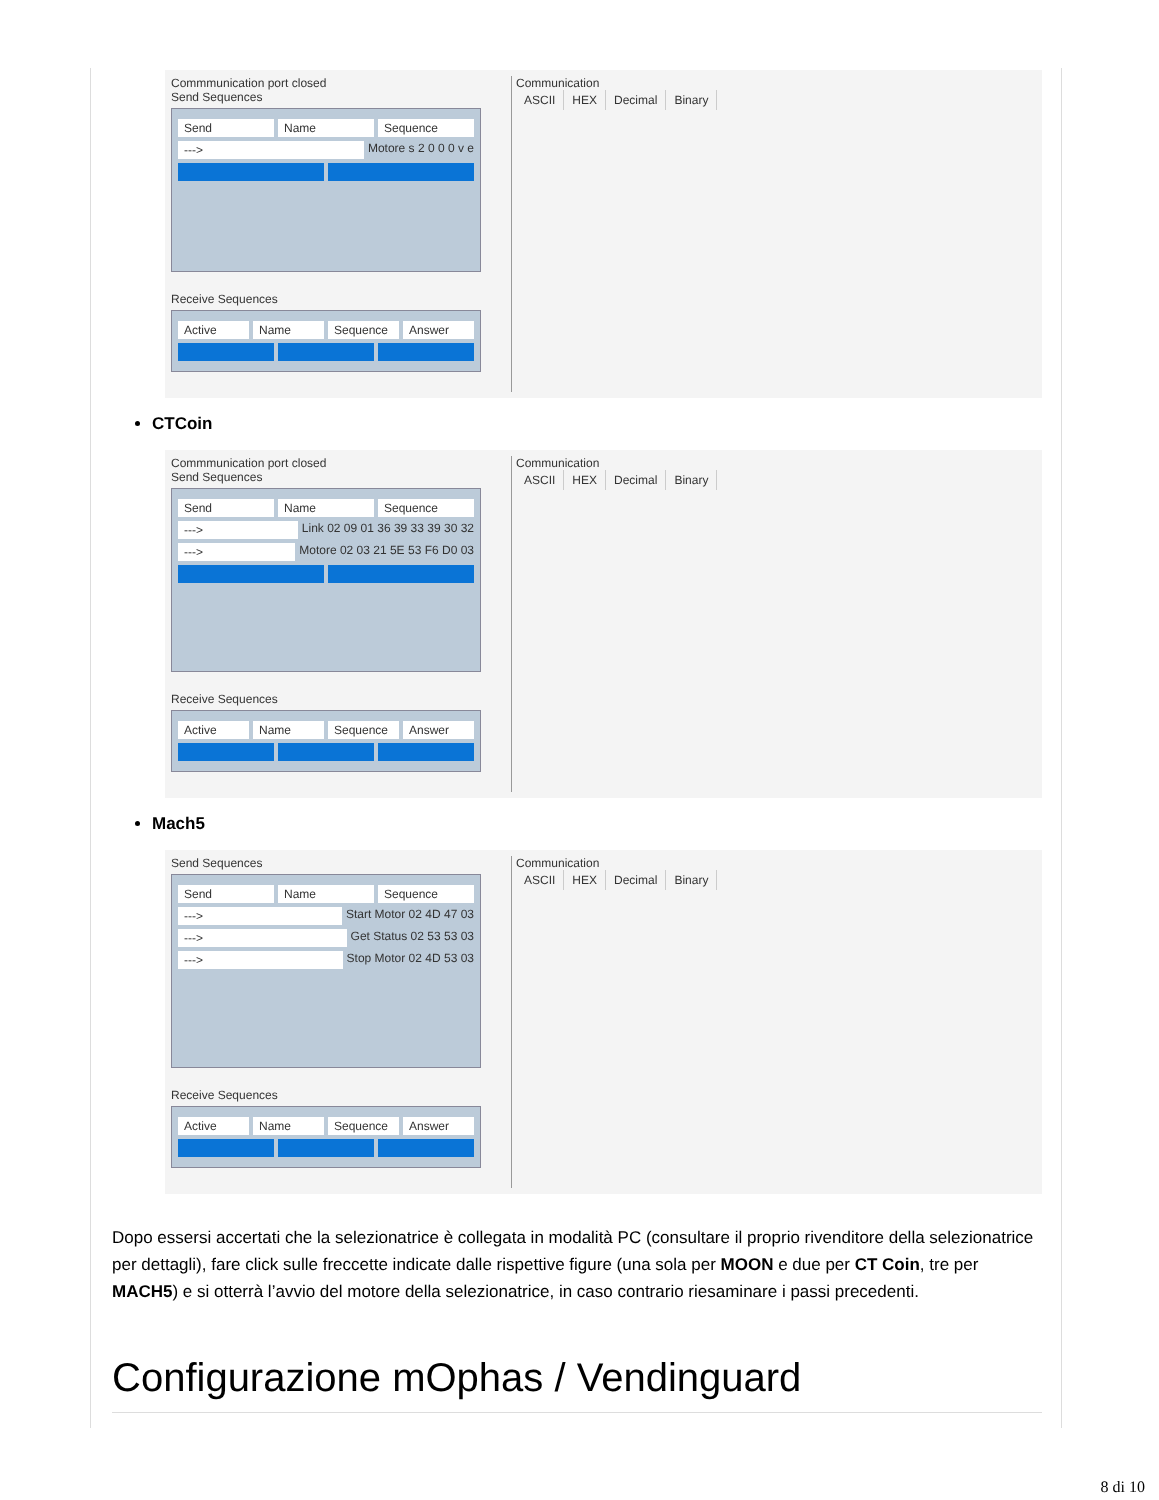Commmunication port closed
Send Sequences
Send Name Sequence
---> Motore s 2 0 0 0 v e
Receive Sequences
Active Name Sequence Answer
Communication
ASCII HEX Decimal Binary
CTCoin
Commmunication port closed
Send Sequences
Send Name Sequence
---> Link 02 09 01 36 39 33 39 30 32
---> Motore 02 03 21 5E 53 F6 D0 03
Receive Sequences
Active Name Sequence Answer
Communication
ASCII HEX Decimal Binary
Mach5
Send Sequences
Send Name Sequence
---> Start Motor 02 4D 47 03
---> Get Status 02 53 53 03
---> Stop Motor 02 4D 53 03
Receive Sequences
Active Name Sequence Answer
Communication
ASCII HEX Decimal Binary
Dopo essersi accertati che la selezionatrice è collegata in modalità PC (consultare il proprio rivenditore della selezionatrice per dettagli), fare click sulle freccette indicate dalle rispettive figure (una sola per MOON e due per CT Coin, tre per MACH5) e si otterrà l’avvio del motore della selezionatrice, in caso contrario riesaminare i passi precedenti.
Configurazione mOphas / Vendinguard
8 di 10